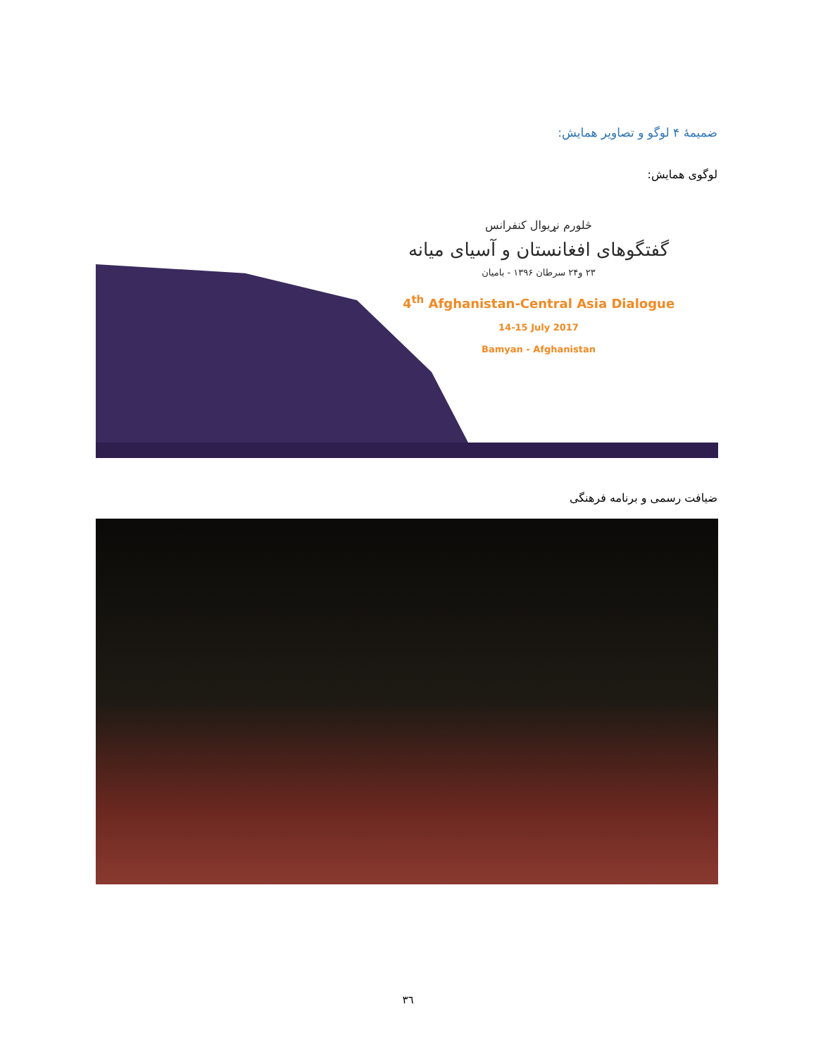ضمیمۀ ۴ لوگو و تصاویر همایش:
لوگوی همایش:
څلورم نړیوال کنفرانس
گفتگوهای افغانستان و آسیای میانه
۲۳ و۲۴ سرطان ۱۳۹۶ - بامیان
4<sup>th</sup> Afghanistan-Central Asia Dialogue
14-15 July 2017
Bamyan - Afghanistan
ضیافت رسمی و برنامه فرهنگی
۳٦